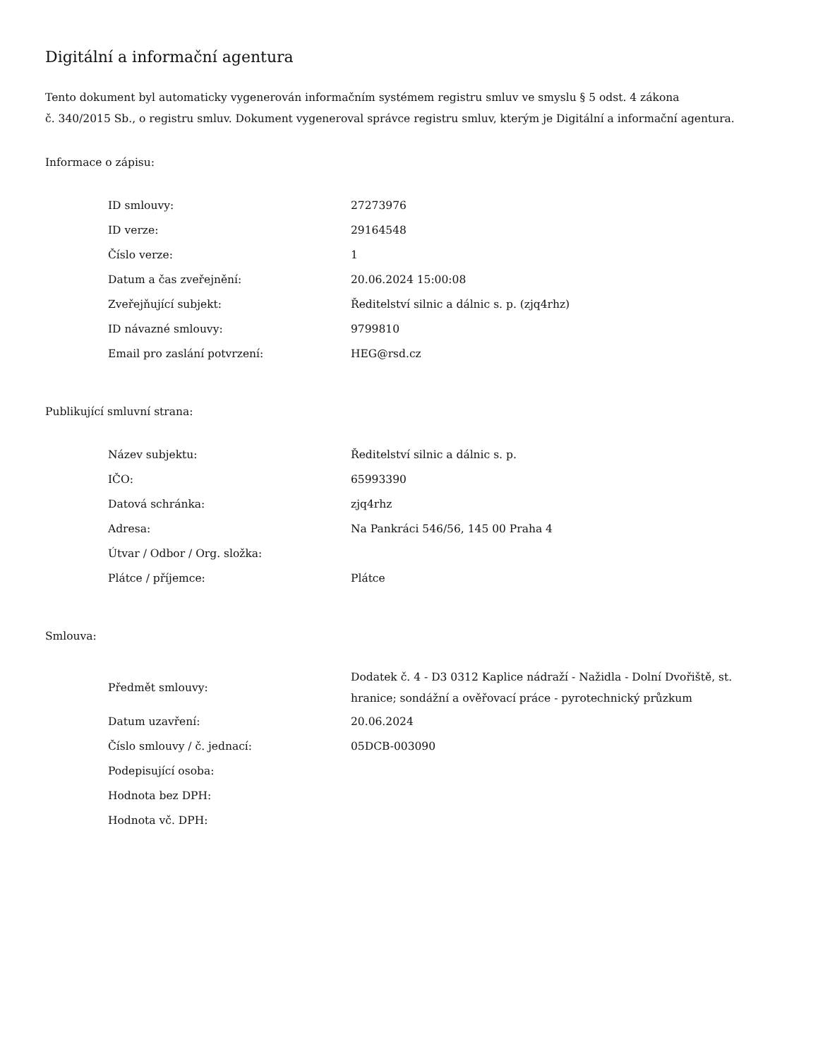Digitální a informační agentura
Tento dokument byl automaticky vygenerován informačním systémem registru smluv ve smyslu § 5 odst. 4 zákona
č. 340/2015 Sb., o registru smluv. Dokument vygeneroval správce registru smluv, kterým je Digitální a informační agentura.
Informace o zápisu:
| ID smlouvy: | 27273976 |
| ID verze: | 29164548 |
| Číslo verze: | 1 |
| Datum a čas zveřejnění: | 20.06.2024 15:00:08 |
| Zveřejňující subjekt: | Ředitelství silnic a dálnic s. p. (zjq4rhz) |
| ID návazné smlouvy: | 9799810 |
| Email pro zaslání potvrzení: | HEG@rsd.cz |
Publikující smluvní strana:
| Název subjektu: | Ředitelství silnic a dálnic s. p. |
| IČO: | 65993390 |
| Datová schránka: | zjq4rhz |
| Adresa: | Na Pankráci 546/56, 145 00 Praha 4 |
| Útvar / Odbor / Org. složka: | |
| Plátce / příjemce: | Plátce |
Smlouva:
| Předmět smlouvy: | Dodatek č. 4 - D3 0312 Kaplice nádraží - Nažidla - Dolní Dvořiště, st. hranice; sondážní a ověřovací práce - pyrotechnický průzkum |
| Datum uzavření: | 20.06.2024 |
| Číslo smlouvy / č. jednací: | 05DCB-003090 |
| Podepisující osoba: | |
| Hodnota bez DPH: | |
| Hodnota vč. DPH: | |